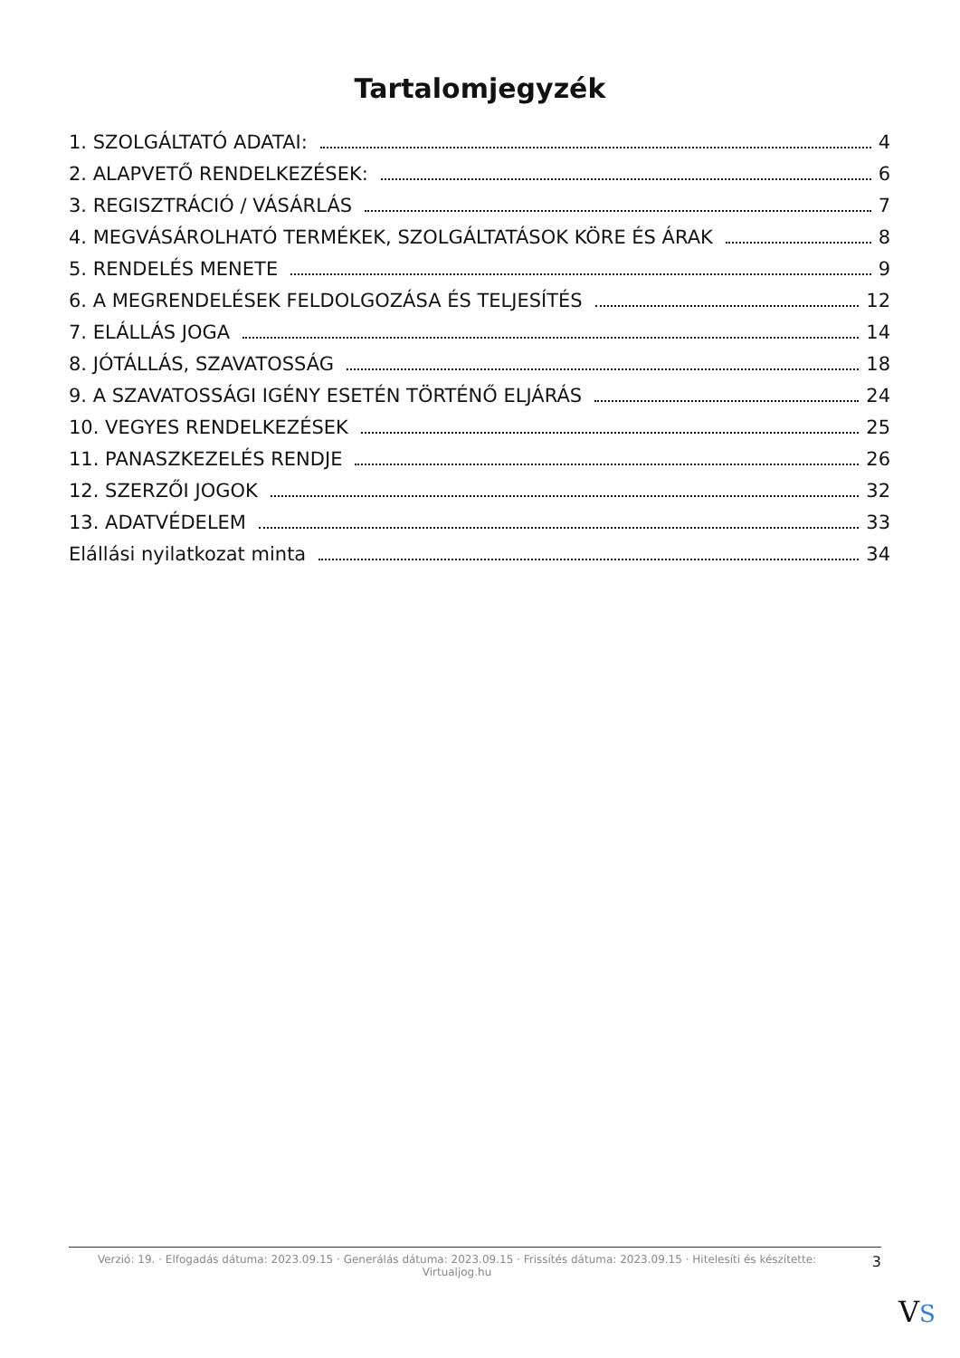Tartalomjegyzék
1. SZOLGÁLTATÓ ADATAI: 4
2. ALAPVETŐ RENDELKEZÉSEK: 6
3. REGISZTRÁCIÓ / VÁSÁRLÁS 7
4. MEGVÁSÁROLHATÓ TERMÉKEK, SZOLGÁLTATÁSOK KÖRE ÉS ÁRAK 8
5. RENDELÉS MENETE 9
6. A MEGRENDELÉSEK FELDOLGOZÁSA ÉS TELJESÍTÉS 12
7. ELÁLLÁS JOGA 14
8. JÓTÁLLÁS, SZAVATOSSÁG 18
9. A SZAVATOSSÁGI IGÉNY ESETÉN TÖRTÉNŐ ELJÁRÁS 24
10. VEGYES RENDELKEZÉSEK 25
11. PANASZKEZELÉS RENDJE 26
12. SZERZŐI JOGOK 32
13. ADATVÉDELEM 33
Elállási nyilatkozat minta 34
Verzió: 19. · Elfogadás dátuma: 2023.09.15 · Generálás dátuma: 2023.09.15 · Frissítés dátuma: 2023.09.15 · Hitelesíti és készítette: Virtualjog.hu
3
VS